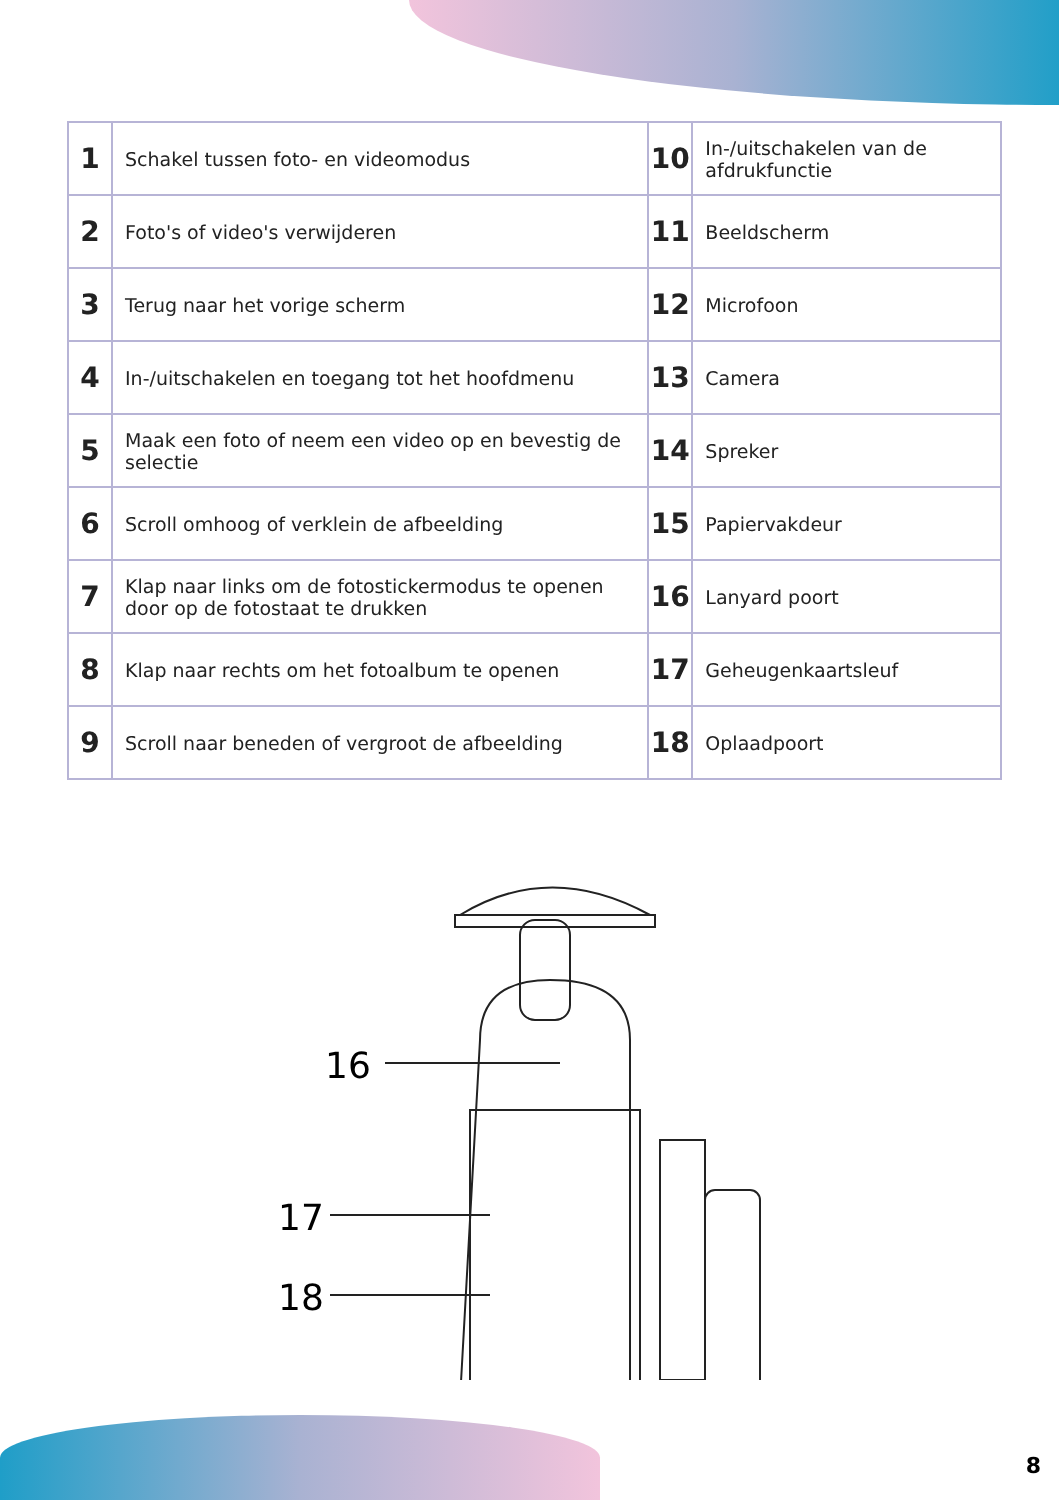| 1 | Schakel tussen foto- en videomodus | 10 | In-/uitschakelen van de afdrukfunctie |
| 2 | Foto's of video's verwijderen | 11 | Beeldscherm |
| 3 | Terug naar het vorige scherm | 12 | Microfoon |
| 4 | In-/uitschakelen en toegang tot het hoofdmenu | 13 | Camera |
| 5 | Maak een foto of neem een video op en bevestig de selectie | 14 | Spreker |
| 6 | Scroll omhoog of verklein de afbeelding | 15 | Papiervakdeur |
| 7 | Klap naar links om de fotostickermodus te openen door op de fotostaat te drukken | 16 | Lanyard poort |
| 8 | Klap naar rechts om het fotoalbum te openen | 17 | Geheugenkaartsleuf |
| 9 | Scroll naar beneden of vergroot de afbeelding | 18 | Oplaadpoort |
16
17
18
8